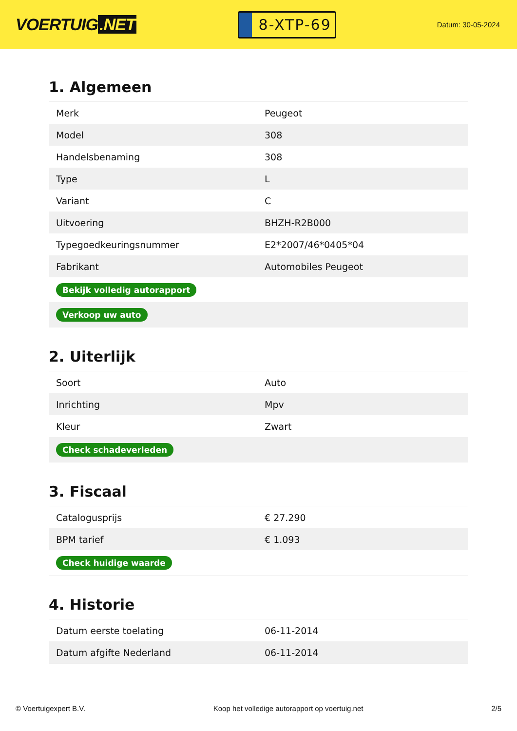VOERTUIG.NET
8-XTP-69
Datum: 30-05-2024
1. Algemeen
| Merk | Peugeot |
| Model | 308 |
| Handelsbenaming | 308 |
| Type | L |
| Variant | C |
| Uitvoering | BHZH-R2B000 |
| Typegoedkeuringsnummer | E2*2007/46*0405*04 |
| Fabrikant | Automobiles Peugeot |
| Bekijk volledig autorapport | |
| Verkoop uw auto | |
2. Uiterlijk
| Soort | Auto |
| Inrichting | Mpv |
| Kleur | Zwart |
| Check schadeverleden | |
3. Fiscaal
| Catalogusprijs | € 27.290 |
| BPM tarief | € 1.093 |
| Check huidige waarde | |
4. Historie
| Datum eerste toelating | 06-11-2014 |
| Datum afgifte Nederland | 06-11-2014 |
© Voertuigexpert B.V. Koop het volledige autorapport op voertuig.net 2/5